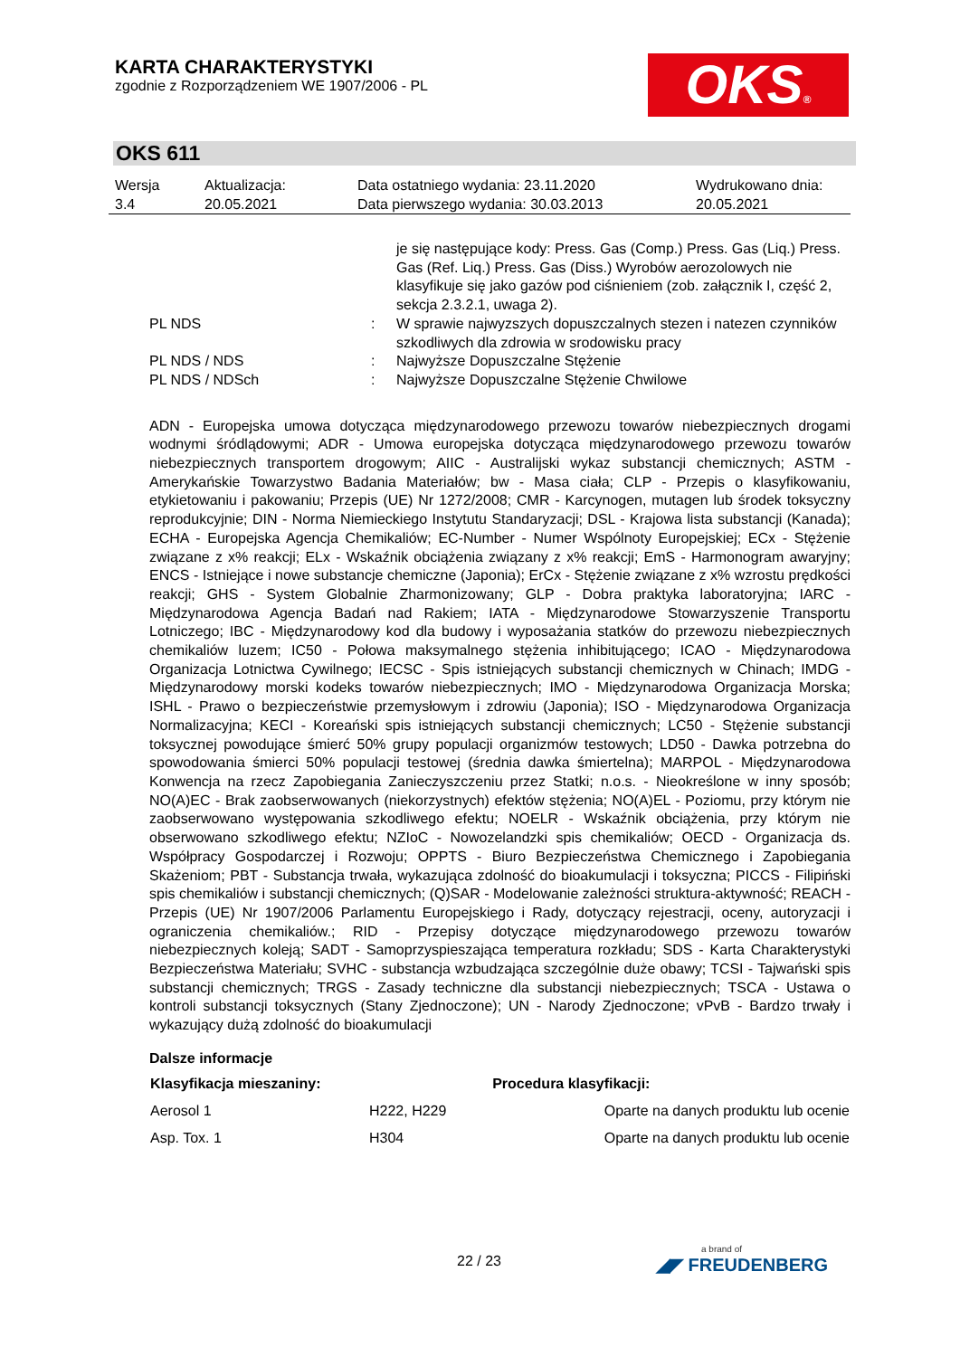KARTA CHARAKTERYSTYKI
zgodnie z Rozporządzeniem WE 1907/2006 - PL
OKS®
OKS 611
| Wersja 3.4 | Aktualizacja: 20.05.2021 | Data ostatniego wydania: 23.11.2020 Data pierwszego wydania: 30.03.2013 | Wydrukowano dnia: 20.05.2021 |
| | | je się następujące kody: Press. Gas (Comp.) Press. Gas (Liq.) Press. Gas (Ref. Liq.) Press. Gas (Diss.) Wyrobów aerozolowych nie klasyfikuje się jako gazów pod ciśnieniem (zob. załącznik I, część 2, sekcja 2.3.2.1, uwaga 2). |
| PL NDS | : | W sprawie najwyzszych dopuszczalnych stezen i natezen czynników szkodliwych dla zdrowia w srodowisku pracy |
| PL NDS / NDS | : | Najwyższe Dopuszczalne Stężenie |
| PL NDS / NDSch | : | Najwyższe Dopuszczalne Stężenie Chwilowe |
ADN - Europejska umowa dotycząca międzynarodowego przewozu towarów niebezpiecznych drogami wodnymi śródlądowymi; ADR - Umowa europejska dotycząca międzynarodowego przewozu towarów niebezpiecznych transportem drogowym; AIIC - Australijski wykaz substancji chemicznych; ASTM - Amerykańskie Towarzystwo Badania Materiałów; bw - Masa ciała; CLP - Przepis o klasyfikowaniu, etykietowaniu i pakowaniu; Przepis (UE) Nr 1272/2008; CMR - Karcynogen, mutagen lub środek toksyczny reprodukcyjnie; DIN - Norma Niemieckiego Instytutu Standaryzacji; DSL - Krajowa lista substancji (Kanada); ECHA - Europejska Agencja Chemikaliów; EC-Number - Numer Wspólnoty Europejskiej; ECx - Stężenie związane z x% reakcji; ELx - Wskaźnik obciążenia związany z x% reakcji; EmS - Harmonogram awaryjny; ENCS - Istniejące i nowe substancje chemiczne (Japonia); ErCx - Stężenie związane z x% wzrostu prędkości reakcji; GHS - System Globalnie Zharmonizowany; GLP - Dobra praktyka laboratoryjna; IARC - Międzynarodowa Agencja Badań nad Rakiem; IATA - Międzynarodowe Stowarzyszenie Transportu Lotniczego; IBC - Międzynarodowy kod dla budowy i wyposażania statków do przewozu niebezpiecznych chemikaliów luzem; IC50 - Połowa maksymalnego stężenia inhibitującego; ICAO - Międzynarodowa Organizacja Lotnictwa Cywilnego; IECSC - Spis istniejących substancji chemicznych w Chinach; IMDG - Międzynarodowy morski kodeks towarów niebezpiecznych; IMO - Międzynarodowa Organizacja Morska; ISHL - Prawo o bezpieczeństwie przemysłowym i zdrowiu (Japonia); ISO - Międzynarodowa Organizacja Normalizacyjna; KECI - Koreański spis istniejących substancji chemicznych; LC50 - Stężenie substancji toksycznej powodujące śmierć 50% grupy populacji organizmów testowych; LD50 - Dawka potrzebna do spowodowania śmierci 50% populacji testowej (średnia dawka śmiertelna); MARPOL - Międzynarodowa Konwencja na rzecz Zapobiegania Zanieczyszczeniu przez Statki; n.o.s. - Nieokreślone w inny sposób; NO(A)EC - Brak zaobserwowanych (niekorzystnych) efektów stężenia; NO(A)EL - Poziomu, przy którym nie zaobserwowano występowania szkodliwego efektu; NOELR - Wskaźnik obciążenia, przy którym nie obserwowano szkodliwego efektu; NZIoC - Nowozelandzki spis chemikaliów; OECD - Organizacja ds. Współpracy Gospodarczej i Rozwoju; OPPTS - Biuro Bezpieczeństwa Chemicznego i Zapobiegania Skażeniom; PBT - Substancja trwała, wykazująca zdolność do bioakumulacji i toksyczna; PICCS - Filipiński spis chemikaliów i substancji chemicznych; (Q)SAR - Modelowanie zależności struktura-aktywność; REACH - Przepis (UE) Nr 1907/2006 Parlamentu Europejskiego i Rady, dotyczący rejestracji, oceny, autoryzacji i ograniczenia chemikaliów.; RID - Przepisy dotyczące międzynarodowego przewozu towarów niebezpiecznych koleją; SADT - Samoprzyspieszająca temperatura rozkładu; SDS - Karta Charakterystyki Bezpieczeństwa Materiału; SVHC - substancja wzbudzająca szczególnie duże obawy; TCSI - Tajwański spis substancji chemicznych; TRGS - Zasady techniczne dla substancji niebezpiecznych; TSCA - Ustawa o kontroli substancji toksycznych (Stany Zjednoczone); UN - Narody Zjednoczone; vPvB - Bardzo trwały i wykazujący dużą zdolność do bioakumulacji
Dalsze informacje
| Klasyfikacja mieszaniny: | | Procedura klasyfikacji: |
| --- | --- | --- |
| Aerosol 1 | H222, H229 | Oparte na danych produktu lub ocenie |
| Asp. Tox. 1 | H304 | Oparte na danych produktu lub ocenie |
22 / 23
a brand of
◢◤ FREUDENBERG